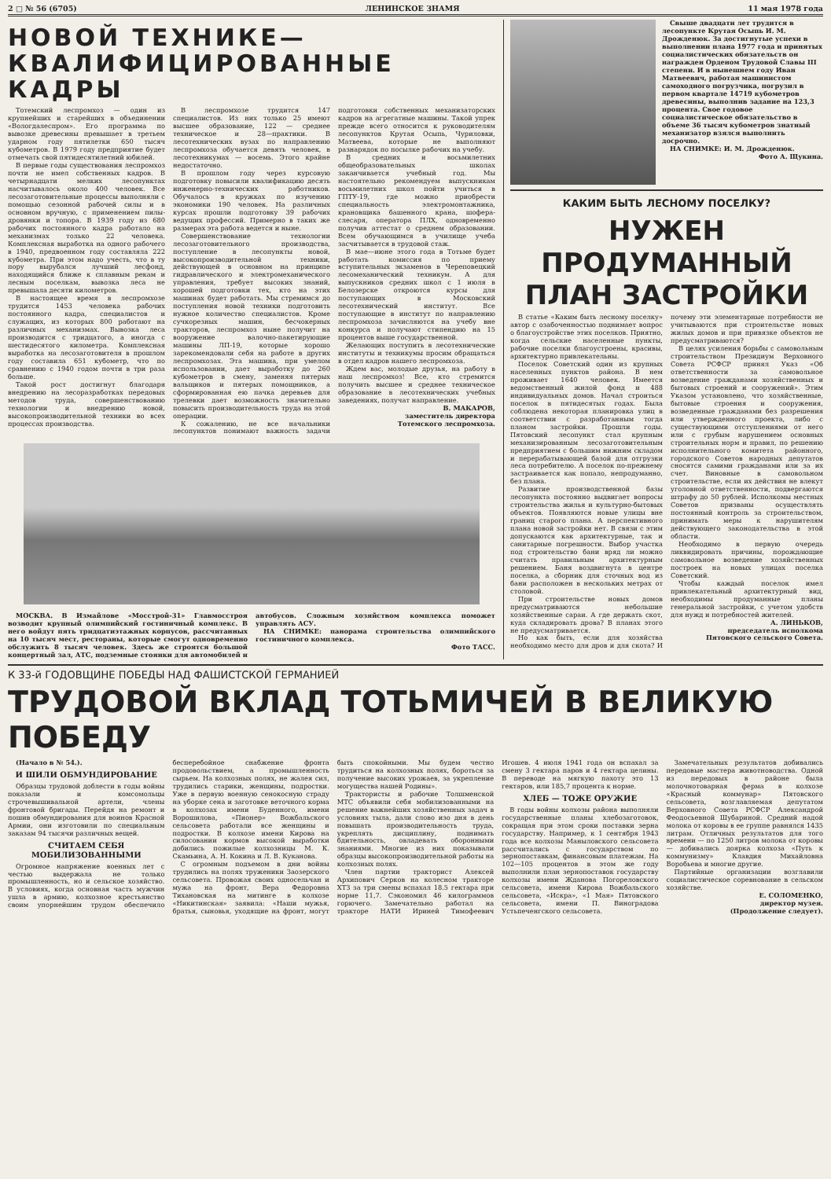2 □ № 56 (6705) ЛЕНИНСКОЕ ЗНАМЯ 11 мая 1978 года
НОВОЙ ТЕХНИКЕ—
КВАЛИФИЦИРОВАННЫЕ КАДРЫ
Тотемский леспромхоз — один из крупнейших и старейших в объединении «Вологдалеспром». Его программа по вывозке древесины превышает в третьем ударном году пятилетки 650 тысяч кубометров. В 1979 году предприятие будет отмечать свой пятидесятилетний юбилей.
В первые годы существования леспромхоз почти не имел собственных кадров. В четырнадцати мелких лесопунктах насчитывалось около 400 человек. Все лесозаготовительные процессы выполняли с помощью сезонной рабочей силы и в основном вручную, с применением пилы-дровянки и топора. В 1939 году из 680 рабочих постоянного кадра работало на механизмах только 22 человека. Комплексная выработка на одного рабочего в 1940, предвоенном году составляла 222 кубометра. При этом надо учесть, что в ту пору вырубался лучший лесфонд, находящийся ближе к сплавным рекам и лесным поселкам, вывозка леса не превышала десяти километров.
В настоящее время в леспромхозе трудится 1453 человека рабочих постоянного кадра, специалистов и служащих, из которых 800 работают на различных механизмах. Вывозка леса производится с тридцатого, а иногда с шестидесятого километра. Комплексная выработка на лесозаготовителя в прошлом году составила 651 кубометр, что по сравнению с 1940 годом почти в три раза больше.
Такой рост достигнут благодаря внедрению на лесоразработках передовых методов труда, совершенствованию технологии и внедрению новой, высокопроизводительной техники во всех процессах производства.
В леспромхозе трудится 147 специалистов. Из них только 25 имеют высшее образование, 122 — среднее техническое и 28—практики. В лесотехнических вузах по направлению леспромхоза обучается девять человек, в лесотехникумах — восемь. Этого крайне недостаточно.
В прошлом году через курсовую подготовку повысили квалификацию десять инженерно-технических работников. Обучалось в кружках по изучению экономики 190 человек. На различных курсах прошли подготовку 39 рабочих ведущих профессий. Примерно в таких же размерах эта работа ведется и ныне.
Совершенствование технологии лесозаготовительного производства, поступление в лесопункты новой, высокопроизводительной техники, действующей в основном на принципе гидравлического и электромеханического управления, требует высоких знаний, хорошей подготовки тех, кто на этих машинах будет работать. Мы стремимся до поступления новой техники подготовить нужное количество специалистов. Кроме сучкорезных машин, бесчокерных тракторов, леспромхоз ныне получит на вооружение валочно-пакетирующие машины ЛП-19, которые хорошо зарекомендовали себя на работе в других леспромхозах. Эта машина, при умелом использовании, дает выработку до 260 кубометров в смену, заменяя пятерых вальщиков и пятерых помощников, а сформированная ею пачка деревьев для трелевки дает возможность значительно повысить производительность труда на этой операции.
К сожалению, не все начальники лесопунктов понимают важность задачи подготовки собственных механизаторских кадров на агрегатные машины. Такой упрек прежде всего относится к руководителям лесопунктов Крутая Осыпь, Чуриловки, Матвеева, которые не выполняют разнарядок по посылке рабочих на учебу.
В средних и восьмилетних общеобразовательных школах заканчивается учебный год. Мы настоятельно рекомендуем выпускникам восьмилетних школ пойти учиться в ГПТУ-19, где можно приобрести специальность электромонтажника, крановщика башенного крана, шофера-слесаря, оператора ПЛХ, одновременно получив аттестат о среднем образовании. Всем обучающимся в училище учеба засчитывается в трудовой стаж.
В мае—июне этого года в Тотьме будет работать комиссия по приему вступительных экзаменов в Череповецкий лесомеханический техникум. А для выпускников средних школ с 1 июля в Белозерске откроются курсы для поступающих в Московский лесотехнический институт. Все поступающие в институт по направлению леспромхоза зачисляются на учебу вне конкурса и получают стипендию на 15 процентов выше государственной.
Желающих поступить в лесотехнические институты и техникумы просим обращаться в отдел кадров нашего леспромхоза.
Ждем вас, молодые друзья, на работу в наш леспромхоз! Все, кто стремится получить высшее и среднее техническое образование в лесотехнических учебных заведениях, получат направление.
В. МАКАРОВ,
заместитель директора
Тотемского леспромхоза.
МОСКВА. В Измайлове «Мосстрой-31» Главмосстроя возводит крупный олимпийский гостиничный комплекс. В него войдут пять тридцатиэтажных корпусов, рассчитанных на 10 тысяч мест, рестораны, которые смогут одновременно обслужить 8 тысяч человек. Здесь же строятся большой концертный зал, АТС, подземные стоянки для автомобилей и автобусов. Сложным хозяйством комплекса поможет управлять АСУ.
НА СНИМКЕ: панорама строительства олимпийского гостиничного комплекса.
Фото ТАСС.
Свыше двадцати лет трудится в лесопункте Крутая Осыпь И. М. Дрожденюк. За достигнутые успехи в выполнении плана 1977 года и принятых социалистических обязательств он награжден Орденом Трудовой Славы III степени. И в нынешнем году Иван Матвеевич, работая машинистом самоходного погрузчика, погрузил в первом квартале 14719 кубометров древесины, выполнив задание на 123,3 процента. Свое годовое социалистическое обязательство в объеме 36 тысяч кубометров знатный механизатор взялся выполнить досрочно.
НА СНИМКЕ: И. М. Дрожденюк.
Фото А. Щукина.
КАКИМ БЫТЬ ЛЕСНОМУ ПОСЕЛКУ?
НУЖЕН ПРОДУМАННЫЙ ПЛАН ЗАСТРОЙКИ
В статье «Каким быть лесному поселку» автор с озабоченностью поднимает вопрос о благоустройстве этих поселков. Приятно, когда сельские населенные пункты, рабочие поселки благоустроены, красивы, архитектурно привлекательны.
Поселок Советский один из крупных населенных пунктов района. В нем проживает 1640 человек. Имеется ведомственный жилой фонд и 488 индивидуальных домов. Начал строиться поселок в пятидесятых годах. Была соблюдена некоторая планировка улиц в соответствии с разработанным тогда планом застройки. Прошли годы. Пятовский лесопункт стал крупным механизированным лесозаготовительным предприятием с большим нижним складом и перерабатывающей базой для отгрузки леса потребителю. А поселок по-прежнему застраивается как попало, непродуманно, без плана.
Развитие производственной базы лесопункта постоянно выдвигает вопросы строительства жилья и культурно-бытовых объектов. Появляются новые улицы вне границ старого плана. А перспективного плана новой застройки нет. В связи с этим допускаются как архитектурные, так и санитарные погрешности. Выбор участка под строительство бани вряд ли можно считать правильным архитектурным решением. Баня воздвигнута в центре поселка, а сборник для сточных вод из бани расположен в нескольких метрах от столовой.
При строительстве новых домов предусматриваются небольшие хозяйственные сараи. А где держать скот, куда складировать дрова? В планах этого не предусматривается.
Но как быть, если для хозяйства необходимо место для дров и для скота? И почему эти элементарные потребности не учитываются при строительстве новых жилых домов и при привязке объектов не предусматриваются?
В целях усиления борьбы с самовольным строительством Президиум Верховного Совета РСФСР принял Указ «Об ответственности за самовольное возведение гражданами хозяйственных и бытовых строений и сооружений». Этим Указом установлено, что хозяйственные, бытовые строения и сооружения, возведенные гражданами без разрешения или утвержденного проекта, либо с существующими отступлениями от него или с грубым нарушением основных строительных норм и правил, по решению исполнительного комитета районного, городского Советов народных депутатов сносятся самими гражданами или за их счет. Виновные в самовольном строительстве, если их действия не влекут уголовной ответственности, подвергаются штрафу до 50 рублей. Исполкомы местных Советов призваны осуществлять постоянный контроль за строительством, принимать меры к нарушителям действующего законодательства в этой области.
Необходимо в первую очередь ликвидировать причины, порождающие самовольное возведение хозяйственных построек на новых улицах поселка Советский.
Чтобы каждый поселок имел привлекательный архитектурный вид, необходимы продуманные планы генеральной застройки, с учетом удобств для нужд и потребностей жителей.
А. ЛИНЬКОВ,
председатель исполкома
Пятовского сельского Совета.
К 33-й ГОДОВЩИНЕ ПОБЕДЫ НАД ФАШИСТСКОЙ ГЕРМАНИЕЙ
ТРУДОВОЙ ВКЛАД ТОТЬМИЧЕЙ В ВЕЛИКУЮ ПОБЕДУ
(Начало в № 54.).
И ШИЛИ ОБМУНДИРОВАНИЕ
Образцы трудовой доблести в годы войны показали и комсомольцы строчевышивальной артели, члены фронтовой бригады. Перейдя на ремонт и пошив обмундирования для воинов Красной Армии, они изготовили по специальным заказам 94 тысячи различных вещей.
СЧИТАЕМ СЕБЯ МОБИЛИЗОВАННЫМИ
Огромное напряжение военных лет с честью выдержала не только промышленность, но и сельское хозяйство. В условиях, когда основная часть мужчин ушла в армию, колхозное крестьянство своим упорнейшим трудом обеспечило бесперебойное снабжение фронта продовольствием, а промышленность сырьем. На колхозных полях, не жалея сил, трудились старики, женщины, подростки. Уже в первую военную сенокосную страду на уборке сена и заготовке веточного корма в колхозах имени Буденного, имени Ворошилова, «Пионер» Вожбальского сельсовета работали все женщины и подростки. В колхозе имени Кирова на силосовании кормов высокой выработки добились пожилые колхозницы М. К. Скамьина, А. Н. Кокина и Л. В. Куканова.
С огромным подъемом в дни войны трудились на полях труженики Заозерского сельсовета. Провожая своих односельчан и мужа на фронт, Вера Федоровна Тихановская на митинге в колхозе «Никитинская» заявила: «Наши мужья, братья, сыновья, уходящие на фронт, могут быть спокойными. Мы будем честно трудиться на колхозных полях, бороться за получение высоких урожаев, за укрепление могущества нашей Родины».
Трактористы и рабочие Толшменской МТС объявили себя мобилизованными на решение важнейших хозяйственных задач в условиях тыла, дали слово изо дня в день повышать производительность труда, укреплять дисциплину, поднимать бдительность, овладевать оборонными знаниями. Многие из них показывали образцы высокопроизводительной работы на колхозных полях.
Член партии тракторист Алексей Архипович Серков на колесном тракторе ХТЗ за три смены вспахал 18.5 гектара при норме 11,7. Сэкономил 46 килограммов горючего. Замечательно работал на тракторе НАТИ Ириней Тимофеевич Игошев. 4 июля 1941 года он вспахал за смену 3 гектара паров и 4 гектара целины. В переводе на мягкую пахоту это 13 гектаров, или 185,7 процента к норме.
ХЛЕБ — ТОЖЕ ОРУЖИЕ
В годы войны колхозы района выполняли государственные планы хлебозаготовок, сокращая при этом сроки поставки зерна государству. Например, к 1 сентября 1943 года все колхозы Маныловского сельсовета рассчитались с государством по зернопоставкам, финансовым платежам. На 102—105 процентов в этом же году выполнили план зернопоставок государству колхозы имени Жданова Погореловского сельсовета, имени Кирова Вожбальского сельсовета, «Искра», «1 Мая» Пятовского сельсовета, имени П. Виноградова Устьпеченгского сельсовета.
Замечательных результатов добивались передовые мастера животноводства. Одной из передовых в районе была молочнотоварная ферма в колхозе «Красный коммунар» Пятовского сельсовета, возглавляемая депутатом Верховного Совета РСФСР Александрой Феодосьевной Шубариной. Средний надой молока от коровы в ее группе равнялся 1435 литрам. Отличных результатов для того времени — по 1250 литров молока от коровы — добивались доярка колхоза «Путь к коммунизму» Клавдия Михайловна Воробьева и многие другие.
Партийные организации возглавили социалистическое соревнование в сельском хозяйстве.
Е. СОЛОМЕНКО,
директор музея.
(Продолжение следует).